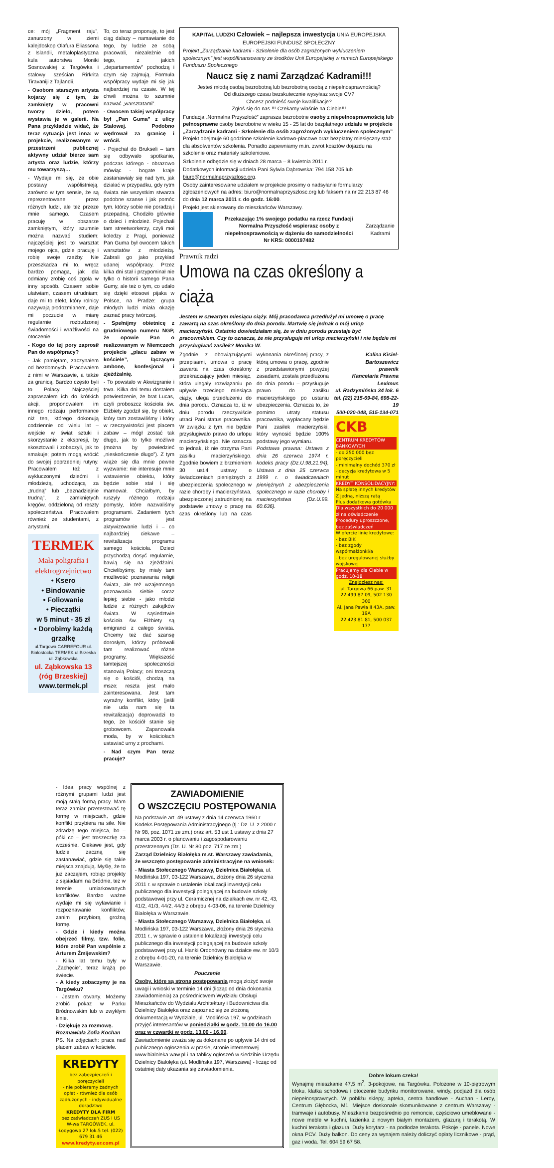ce: mój „Fragment raju”, zanurzony w ziemi kalejdoskop Olafura Eliassona z Islandii, metaloplastyczna kula autorstwa Moniki Sosnowskiej z Targówka i stalowy sześcian Rirkrita Tiravaniji z Tajlandii.
- Osobom starszym artysta kojarzy się z tym, że zamknięty w pracowni tworzy dzieło, potem wystawia je w galerii. Na Pana przykładzie widać, że teraz sytuacja jest inna: w projekcie, realizowanym w przestrzeni publicznej aktywny udział bierze sam artysta oraz ludzie, którzy mu towarzyszą…
- Wydaje mi się, że obie postawy współistnieją, zarówno w tym sensie, że są reprezentowane przez różnych ludzi, ale też przeze mnie samego. Czasem pracuję w obszarze zamkniętym, który szumnie można nazwać studiem; najczęściej jest to warsztat mojego ojca, gdzie pracuję i robię swoje rzeźby. Nie przeszkadza mi to, wręcz bardzo pomaga, jak dla odmiany zrobię coś zgoła w inny sposób. Czasem sobie ułatwiam, czasem utrudniam; daje mi to efekt, który rolnicy nazywają płodozmianem, daje mi poczucie w miarę regularnie rozbudzonej świadomości i wrażliwości na otoczenie.
- Kogo do tej pory zaprosił Pan do współpracy?
- Jak pamiętam, zaczynałem od bezdomnych. Pracowałem z nimi w Warszawie, a także za granicą. Bardzo często byli to Polacy. Najczęściej zapraszałem ich do krótkich akcji, proponowałem im innego rodzaju performance niż ten, którego dokonują codziennie od wielu lat – wejście w świat sztuki i skorzystanie z ekspresji, by skosztowali i zobaczyli, jak to smakuje; potem mogą wrócić do swojej poprzedniej rutyny. Pracowałem też z wykluczonymi dziećmi i młodzieżą, uchodzącą za „trudną” lub „beznadziejnie trudną”, z zamkniętych kręgów, oddzieloną od reszty społeczeństwa. Pracowałem również ze studentami, z artystami.
TERMEK
Mała poligrafia i elektrogrzejnictwo
• Ksero
• Bindowanie
• Foliowanie
• Pieczątki
w 5 minut - 35 zł
• Dorobimy każdą grzałkę
ul.Targowa CARREFOUR ul. Białostocka TERMEK ul.Brzeska ul. Ząbkowska
ul. Ząbkowska 13
(róg Brzeskiej)
www.termek.pl
To, co teraz proponuję, to jest ciąg dalszy – namawianie do tego, by ludzie ze sobą pracowali, niezależnie od tego, z jakich „departamentów” pochodzą i czym się zajmują. Formuła współpracy wydaje mi się jak najbardziej na czasie. W tej chwili można to szumnie nazwać „warsztatami”.
- Owocem takiej współpracy był „Pan Guma” z ulicy Stalowej. Podobno wędrował za granicę i wrócił.
- Pojechał do Brukseli – tam się odbywało spotkanie, podczas którego - obrazowo mówiąc - bogate kraje zastanawiały się nad tym, jak działać w przypadku, gdy rytm świata nie wszystkim stwarza podobne szanse i jak pomóc tym, którzy sobie nie poradzą i przepadną. Chodziło głównie o dzieci i młodzież. Pojechali tam streetworkerzy, czyli moi koledzy z Pragi, ponieważ Pan Guma był owocem takich warsztatów z młodzieżą. Zabrali go jako przykład udanej współpracy. Przez kilka dni stał i przypominał nie tylko o historii samego Pana Gumy, ale też o tym, co udało się dzięki etosowi pijaka w Polsce, na Pradze: grupa młodych ludzi miała okazję zaznać pracy twórczej.
- Spełnijmy obietnicę z grudniowego numeru NGP, że opowie Pan o realizowanym w Niemczech projekcie „placu zabaw w kościele”, łączącym ambonę, konfesjonał i zjeżdżalnię.
- To powstało w Akwizgranie i trwa. Kilka dni temu dostałem potwierdzenie, że brat Lucas, czyli proboszcz kościoła św. Elżbiety zgodził się, by obiekt, który tam zostawiliśmy i który w rzeczywistości jest placem zabaw – mógł zostać tak długo, jak to tylko możliwe (można by powiedzieć „nieskończenie długo”). Z tym wiąże się dla mnie pewne wyzwanie: nie interesuje mnie wstawienie obiektu, który będzie sobie stał i się marnował. Chciałbym, by ruszyły różnego rodzaju pomysły, które nazwaliśmy programami. Zadaniem tych programów jest aktywizowanie ludzi i – co najbardziej ciekawe – rewitalizacja programu samego kościoła. Dzieci przychodzą dosyć regularnie, bawią się na zjeżdżalni. Chcielibyśmy, by miały tam możliwość poznawania religii świata, ale też wzajemnego poznawania siebie coraz lepiej; siebie - jako młodzi ludzie z różnych zakątków świata. W sąsiedztwie kościoła św. Elżbiety są emigranci z całego świata. Chcemy też dać szansę dorosłym, którzy próbowali tam realizować różne programy. Większość tamtejszej społeczności stanowią Polacy; oni troszczą się o kościół, chodzą na msze; reszta jest mało zainteresowana. Jest tam wyraźny konflikt, który (jeśli nie uda nam się ta rewitalizacja) doprowadzi to tego, że kościół stanie się grobowcem. Zapanowała moda, by w kościołach ustawiać urny z prochami.
- Nad czym Pan teraz pracuje?
KAPITAŁ LUDZKI Człowiek – najlepsza inwestycja UNIA EUROPEJSKA EUROPEJSKI FUNDUSZ SPOŁECZNY
Projekt „Zarządzanie kadrami - Szkolenie dla osób zagrożonych wykluczeniem społecznym” jest współfinansowany ze środków Unii Europejskiej w ramach Europejskiego Funduszu Społecznego
Naucz się z nami Zarządzać Kadrami!!!
Jesteś młodą osobą bezrobotną lub bezrobotną osobą z niepełnosprawnością?
Od dłuższego czasu bezskutecznie wysyłasz swoje CV?
Chcesz podnieść swoje kwalifikacje?
Zgłoś się do nas !!! Czekamy właśnie na Ciebie!!!
Fundacja „Normalna Przyszłość” zaprasza bezrobotne osoby z niepełnosprawnością lub pełnosprawne osoby bezrobotne w wieku 15 - 25 lat do bezpłatnego udziału w projekcie „Zarządzanie kadrami - Szkolenie dla osób zagrożonych wykluczeniem społecznym”. Projekt obejmuje 60 godzinne szkolenie kadrowo-płacowe oraz bezpłatny miesięczny staż dla absolwentów szkolenia. Ponadto zapewniamy m.in. zwrot kosztów dojazdu na szkolenie oraz materiały szkoleniowe.
Szkolenie odbędzie się w dniach 28 marca – 8 kwietnia 2011 r.
Dodatkowych informacji udziela Pani Sylwia Dąbrowska: 794 158 705 lub biuro@normalnaprzyszlosc.org.
Osoby zainteresowane udziałem w projekcie prosimy o nadsyłanie formularzy zgłoszeniowych na adres: biuro@normalnaprzyszlosc.org lub faksem na nr 22 213 87 46 do dnia 12 marca 2011 r. do godz. 16:00.
Projekt jest skierowany do mieszkańców Warszawy.
Przekazując 1% swojego podatku na rzecz Fundacji Normalna Przyszłość wspierasz osoby z niepełnosprawnością w dążeniu do samodzielności
Nr KRS: 0000197482
Zarządzanie Kadrami
Prawnik radzi
Umowa na czas określony a ciąża
Jestem w czwartym miesiącu ciąży. Mój pracodawca przedłużył mi umowę o pracę zawartą na czas określony do dnia porodu. Martwię się jednak o mój urlop macierzyński. Ostatnio dowiedziałam się, że w dniu porodu przestaje być pracownikiem. Czy to oznacza, że nie przysługuje mi urlop macierzyński i nie będzie mi przysługiwać zasiłek? Monika W.
Zgodnie z obowiązującymi przepisami, umowa o pracę zawarta na czas określony przekraczający jeden miesiąc, która ulegały rozwiązaniu po upływie trzeciego miesiąca ciąży, ulega przedłużeniu do dnia porodu. Oznacza to, iż w dniu porodu rzeczywiście utraci Pani status pracownika. W związku z tym, nie będzie przysługiwało prawo do urlopu macierzyńskiego. Nie oznacza to jednak, iż nie otrzyma Pani zasiłku macierzyńskiego. Zgodnie bowiem z brzmieniem 30 ust.4 ustawy o świadczeniach pieniężnych z ubezpieczenia społecznego w razie choroby i macierzyństwa, ubezpieczonej zatrudnionej na podstawie umowy o pracę na czas określony lub na czas wykonania określonej pracy, z którą umowa o pracę, zgodnie z przedstawionymi powyżej zasadami, została przedłużona do dnia porodu – przysługuje prawo do zasiłku macierzyńskiego po ustaniu ubezpieczenia. Oznacza to, że pomimo utraty statusu pracownika, wypłacany będzie Pani zasiłek macierzyński, który wynosić będzie 100% podstawy jego wymiaru.
Podstawa prawna: Ustawa z dnia 26 czerwca 1974 r. kodeks pracy (Dz.U.98.21.94), Ustawa z dnia 25 czerwca 1999 r. o świadczeniach pieniężnych z ubezpieczenia społecznego w razie choroby i macierzyństwa (Dz.U.99. 60.636).
Kalina Kisiel-Bartoszewicz
prawnik
Kancelaria Prawna Leximus
ul. Radzymińska 34 lok. 6
tel. (22) 215-69-84, 698-22-19
500-020-048, 515-134-071
CKB
CENTRUM KREDYTÓW BANKOWYCH
- do 250 000 bez poręczycieli
- minimalny dochód 370 zł
- decyzja kredytowa w 5 minut
KREDYT KONSOLIDACYJNY:
Na spłatę innych kredytów
Z jedną, niższą ratą
Plus dodatkowa gotówka
Dla wszystkich do 20 000 zł na oświadczenie Procedury uproszczone, bez zaświadczeń
W ofercie linie kredytowe:
- bez BIK
- bez zgody współmałżonki/a
- bez uregulowanej służby wojskowej
Pracujemy dla Ciebie w godz. 10-18
Znajdziesz nas:
ul. Targowa 66 paw. 31
22 499 87 09, 502 130 300
Al. Jana Pawła II 43A, paw. 19A
22 423 81 81, 500 037 177
- Idea pracy wspólnej z różnymi grupami ludzi jest moją stałą formą pracy. Mam teraz zamiar przetestować tę formę w miejscach, gdzie konflikt przybiera na sile. Nie zdradzę tego miejsca, bo – póki co – jest troszeczkę za wcześnie. Ciekawe jest, gdy ludzie zaczną się zastanawiać, gdzie się takie miejsca znajdują. Myślę, że to już zacząłem, robiąc projekty z sąsiadami na Bródnie, też w terenie umiarkowanych konfliktów. Bardzo ważne wydaje mi się wyławianie i rozpoznawanie konfliktów, zanim przybiorą groźną formę.
- Gdzie i kiedy można obejrzeć filmy, tzw. folie, które zrobił Pan wspólnie z Arturem Żmijewskim?
- Kilka lat temu były w „Zachęcie”, teraz krążą po świecie.
- A kiedy zobaczymy je na Targówku?
- Jestem otwarty. Możemy zrobić pokaz w Parku Bródnowskim lub w zwykłym kinie.
- Dziękuję za rozmowę.
Rozmawiała Zofia Kochan
PS. Na zdjęciach: praca nad placem zabaw w kościele.
KREDYTY
bez zabezpieczeń i poręczycieli
- nie pobieramy żadnych opłat - również dla osób zadłużonych - indywidualne doradztwo
KREDYTY DLA FIRM
bez zaświadczeń ZUS i US
W-wa TARGÓWEK, ul. Łodygowa 27 lok.5 tel. (022) 679 31 46
www.kredyty.er.com.pl
ZAWIADOMIENIE
O WSZCZĘCIU POSTĘPOWANIA
Na podstawie art. 49 ustawy z dnia 14 czerwca 1960 r. Kodeks Postępowania Administracyjnego (tj.: Dz. U. z 2000 r. Nr 98, poz. 1071 ze zm.) oraz art. 53 ust 1 ustawy z dnia 27 marca 2003 r. o planowaniu i zagospodarowaniu przestrzennym (Dz. U. Nr 80 poz. 717 ze zm.)
Zarząd Dzielnicy Białołęka m.st. Warszawy zawiadamia, że wszczęto postępowanie administracyjne na wniosek:
- Miasta Stołecznego Warszawy, Dzielnica Białołęka, ul. Modlińska 197, 03-122 Warszawa, złożony dnia 26 stycznia 2011 r. w sprawie o ustalenie lokalizacji inwestycji celu publicznego dla inwestycji polegającej na budowie szkoły podstawowej przy ul. Ceramicznej na działkach ew. nr 42, 43, 41/2, 41/3, 44/2, 44/3 z obrębu 4-03-06, na terenie Dzielnicy Białołęka w Warszawie.
- Miasta Stołecznego Warszawy, Dzielnica Białołęka, ul. Modlińska 197, 03-122 Warszawa, złożony dnia 26 stycznia 2011 r., w sprawie o ustalenie lokalizacji inwestycji celu publicznego dla inwestycji polegającej na budowie szkoły podstawowej przy ul. Hanki Ordonówny na działce ew. nr 10/3 z obrębu 4-01-20, na terenie Dzielnicy Białołęka w Warszawie.
Pouczenie
Osoby, które są stroną postępowania mogą złożyć swoje uwagi i wnioski w terminie 14 dni (licząc od dnia dokonania zawiadomienia) za pośrednictwem Wydziału Obsługi Mieszkańców do Wydziału Architektury i Budownictwa dla Dzielnicy Białołęka oraz zapoznać się ze złożoną dokumentacją w Wydziale, ul. Modlińska 197, w godzinach przyjęć interesantów w poniedziałki w godz. 10.00 do 16.00 oraz w czwartki w godz. 13.00 - 16.00.
Zawiadomienie uważa się za dokonane po upływie 14 dni od publicznego ogłoszenia w prasie, stronie internetowej www.bialoleka.waw.pl i na tablicy ogłoszeń w siedzibie Urzędu Dzielnicy Białołęka (ul. Modlińska 197, Warszawa) - licząc od ostatniej daty ukazania się zawiadomienia.
Dobre lokum czeka!
Wynajmę mieszkanie 47,5 m<sup>2</sup>, 3-pokojowe, na Targówku. Położone w 10-piętrowym bloku, klatka schodowa i otoczenie budynku monitorowane, windy, podjazd dla osób niepełnosprawnych. W pobliżu sklepy, apteka, centra handlowe - Auchan - Leroy, Centrum Głębocka, M1. Miejsce doskonale skomunikowane z centrum Warszawy - tramwaje i autobusy. Mieszkanie bezpośrednio po remoncie, częściowo umeblowane - nowe meble w kuchni, łazienka z nowym białym montażem, glazurą i terakotą. W kuchni terakota i glazura. Duży korytarz - na podłodze terakota. Pokoje - panele. Nowe okna PCV. Duży balkon. Do ceny za wynajem należy doliczyć opłaty licznikowe - prąd, gaz i woda. Tel. 604 59 67 58.